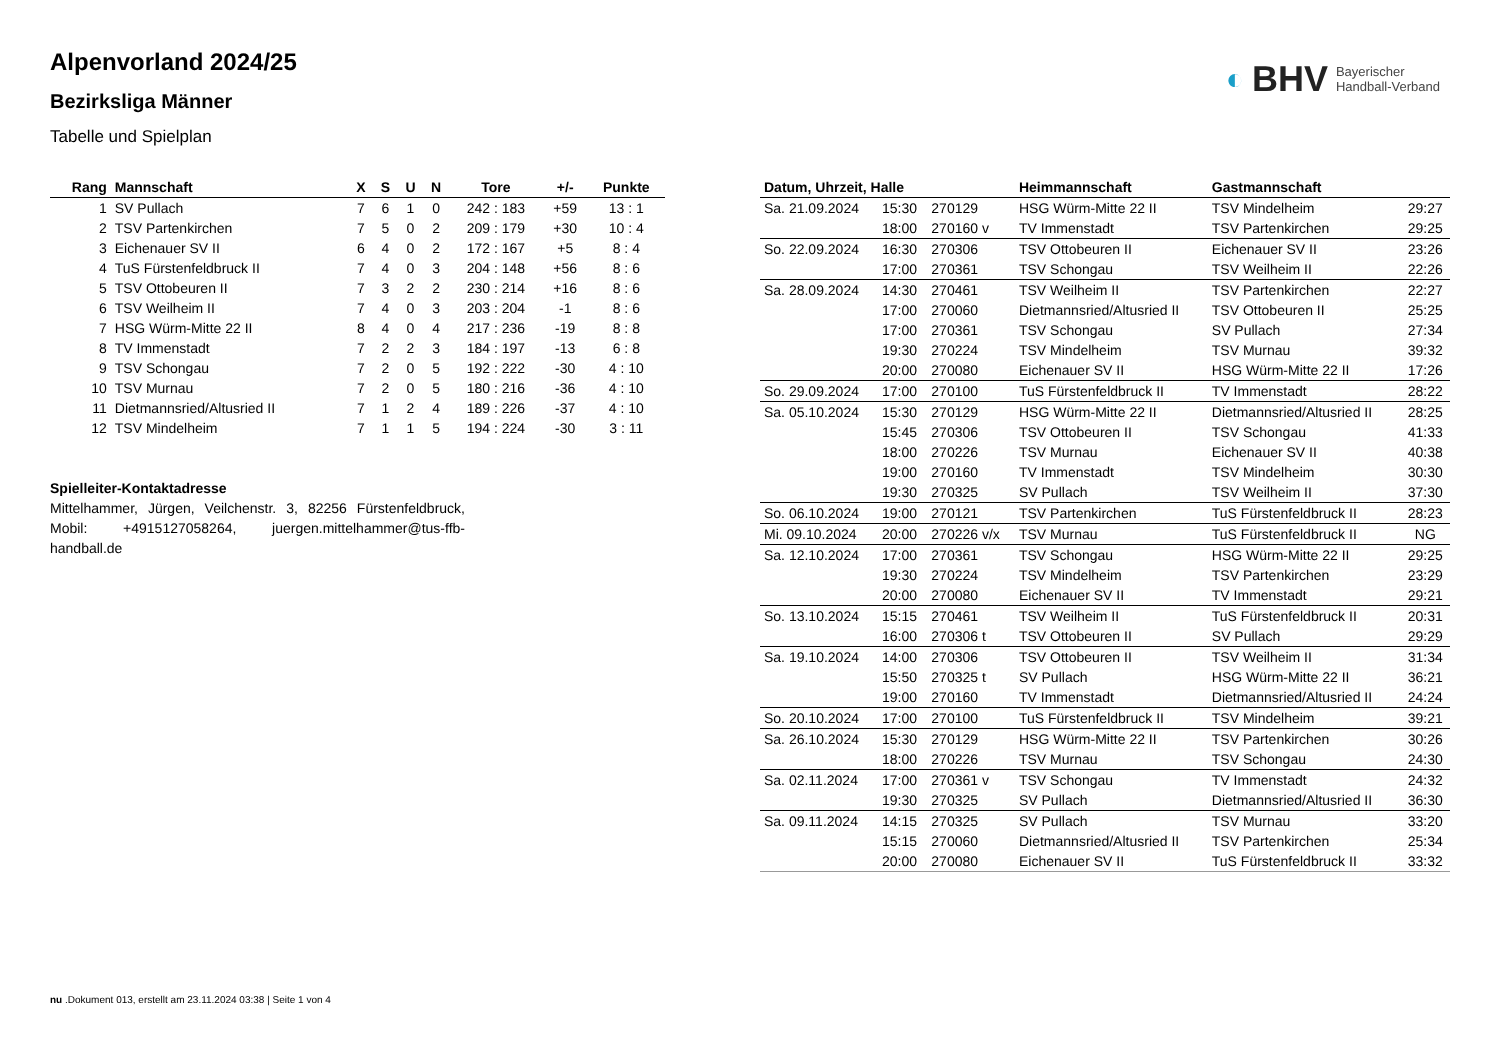◐ BHV Bayerischer
Handball-Verband
Alpenvorland 2024/25
Bezirksliga Männer
Tabelle und Spielplan
| Rang | Mannschaft | X | S | U | N | Tore | +/- | Punkte |
| --- | --- | --- | --- | --- | --- | --- | --- | --- |
| 1 | SV Pullach | 7 | 6 | 1 | 0 | 242 : 183 | +59 | 13 : 1 |
| 2 | TSV Partenkirchen | 7 | 5 | 0 | 2 | 209 : 179 | +30 | 10 : 4 |
| 3 | Eichenauer SV II | 6 | 4 | 0 | 2 | 172 : 167 | +5 | 8 : 4 |
| 4 | TuS Fürstenfeldbruck II | 7 | 4 | 0 | 3 | 204 : 148 | +56 | 8 : 6 |
| 5 | TSV Ottobeuren II | 7 | 3 | 2 | 2 | 230 : 214 | +16 | 8 : 6 |
| 6 | TSV Weilheim II | 7 | 4 | 0 | 3 | 203 : 204 | -1 | 8 : 6 |
| 7 | HSG Würm-Mitte 22 II | 8 | 4 | 0 | 4 | 217 : 236 | -19 | 8 : 8 |
| 8 | TV Immenstadt | 7 | 2 | 2 | 3 | 184 : 197 | -13 | 6 : 8 |
| 9 | TSV Schongau | 7 | 2 | 0 | 5 | 192 : 222 | -30 | 4 : 10 |
| 10 | TSV Murnau | 7 | 2 | 0 | 5 | 180 : 216 | -36 | 4 : 10 |
| 11 | Dietmannsried/Altusried II | 7 | 1 | 2 | 4 | 189 : 226 | -37 | 4 : 10 |
| 12 | TSV Mindelheim | 7 | 1 | 1 | 5 | 194 : 224 | -30 | 3 : 11 |
Spielleiter-Kontaktadresse
Mittelhammer, Jürgen, Veilchenstr. 3, 82256 Fürstenfeldbruck, Mobil: +4915127058264, juergen.mittelhammer@tus-ffb-handball.de
| Datum, Uhrzeit, Halle | | | Heimmannschaft | Gastmannschaft | |
| --- | --- | --- | --- | --- | --- |
| Sa. 21.09.2024 | 15:30 | 270129 | HSG Würm-Mitte 22 II | TSV Mindelheim | 29:27 |
| | 18:00 | 270160 v | TV Immenstadt | TSV Partenkirchen | 29:25 |
| So. 22.09.2024 | 16:30 | 270306 | TSV Ottobeuren II | Eichenauer SV II | 23:26 |
| | 17:00 | 270361 | TSV Schongau | TSV Weilheim II | 22:26 |
| Sa. 28.09.2024 | 14:30 | 270461 | TSV Weilheim II | TSV Partenkirchen | 22:27 |
| | 17:00 | 270060 | Dietmannsried/Altusried II | TSV Ottobeuren II | 25:25 |
| | 17:00 | 270361 | TSV Schongau | SV Pullach | 27:34 |
| | 19:30 | 270224 | TSV Mindelheim | TSV Murnau | 39:32 |
| | 20:00 | 270080 | Eichenauer SV II | HSG Würm-Mitte 22 II | 17:26 |
| So. 29.09.2024 | 17:00 | 270100 | TuS Fürstenfeldbruck II | TV Immenstadt | 28:22 |
| Sa. 05.10.2024 | 15:30 | 270129 | HSG Würm-Mitte 22 II | Dietmannsried/Altusried II | 28:25 |
| | 15:45 | 270306 | TSV Ottobeuren II | TSV Schongau | 41:33 |
| | 18:00 | 270226 | TSV Murnau | Eichenauer SV II | 40:38 |
| | 19:00 | 270160 | TV Immenstadt | TSV Mindelheim | 30:30 |
| | 19:30 | 270325 | SV Pullach | TSV Weilheim II | 37:30 |
| So. 06.10.2024 | 19:00 | 270121 | TSV Partenkirchen | TuS Fürstenfeldbruck II | 28:23 |
| Mi. 09.10.2024 | 20:00 | 270226 v/x | TSV Murnau | TuS Fürstenfeldbruck II | NG |
| Sa. 12.10.2024 | 17:00 | 270361 | TSV Schongau | HSG Würm-Mitte 22 II | 29:25 |
| | 19:30 | 270224 | TSV Mindelheim | TSV Partenkirchen | 23:29 |
| | 20:00 | 270080 | Eichenauer SV II | TV Immenstadt | 29:21 |
| So. 13.10.2024 | 15:15 | 270461 | TSV Weilheim II | TuS Fürstenfeldbruck II | 20:31 |
| | 16:00 | 270306 t | TSV Ottobeuren II | SV Pullach | 29:29 |
| Sa. 19.10.2024 | 14:00 | 270306 | TSV Ottobeuren II | TSV Weilheim II | 31:34 |
| | 15:50 | 270325 t | SV Pullach | HSG Würm-Mitte 22 II | 36:21 |
| | 19:00 | 270160 | TV Immenstadt | Dietmannsried/Altusried II | 24:24 |
| So. 20.10.2024 | 17:00 | 270100 | TuS Fürstenfeldbruck II | TSV Mindelheim | 39:21 |
| Sa. 26.10.2024 | 15:30 | 270129 | HSG Würm-Mitte 22 II | TSV Partenkirchen | 30:26 |
| | 18:00 | 270226 | TSV Murnau | TSV Schongau | 24:30 |
| Sa. 02.11.2024 | 17:00 | 270361 v | TSV Schongau | TV Immenstadt | 24:32 |
| | 19:30 | 270325 | SV Pullach | Dietmannsried/Altusried II | 36:30 |
| Sa. 09.11.2024 | 14:15 | 270325 | SV Pullach | TSV Murnau | 33:20 |
| | 15:15 | 270060 | Dietmannsried/Altusried II | TSV Partenkirchen | 25:34 |
| | 20:00 | 270080 | Eichenauer SV II | TuS Fürstenfeldbruck II | 33:32 |
nu .Dokument 013, erstellt am 23.11.2024 03:38 | Seite 1 von 4